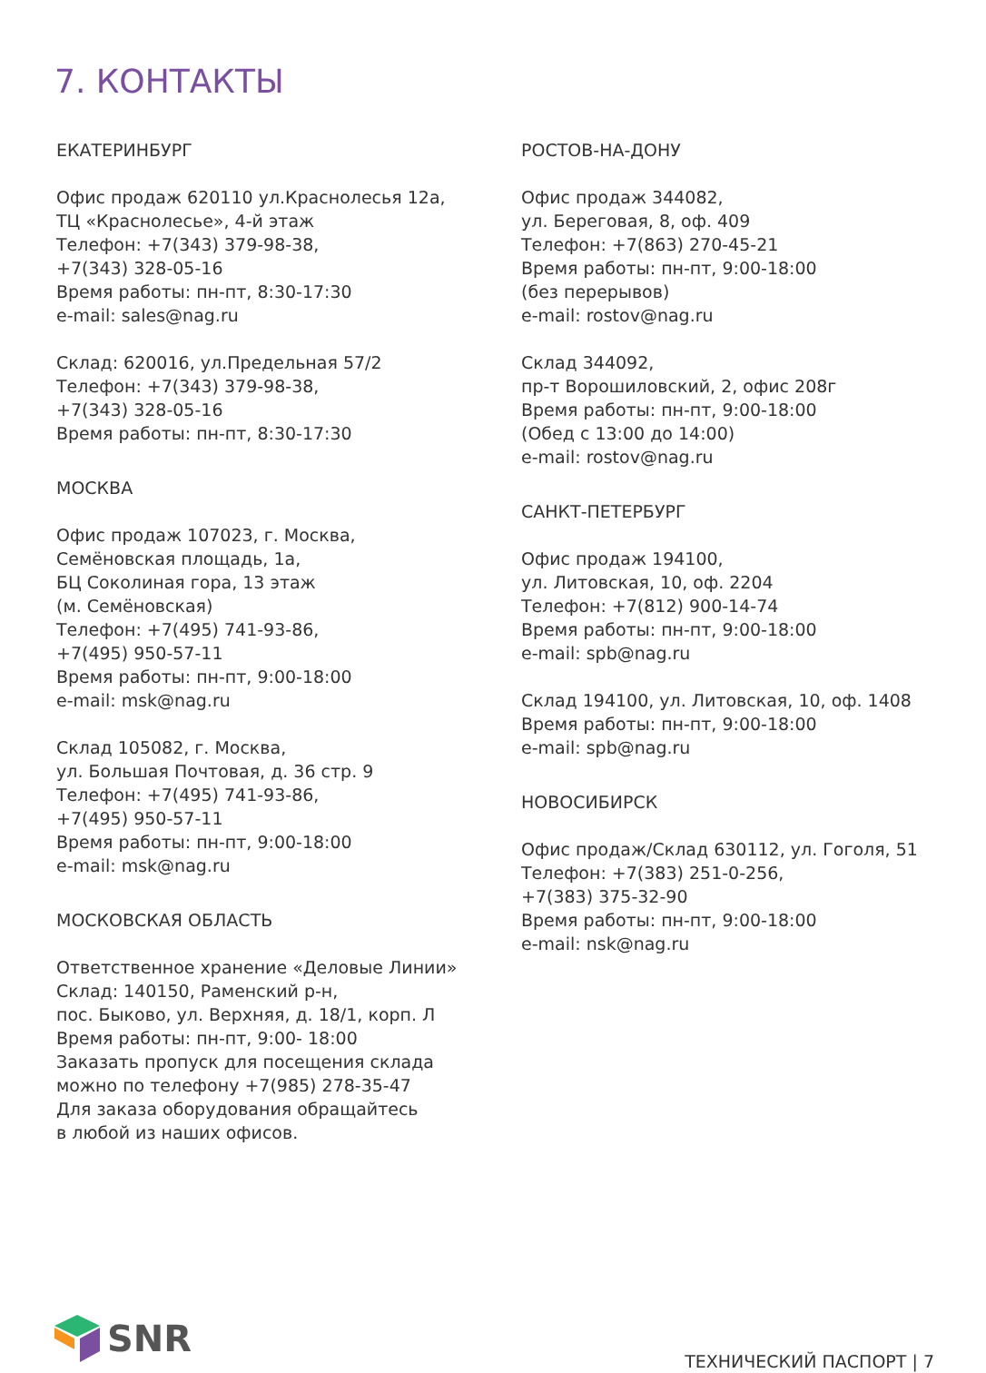7. КОНТАКТЫ
ЕКАТЕРИНБУРГ
Офис продаж 620110 ул.Краснолесья 12а,
ТЦ «Краснолесье», 4-й этаж
Телефон: +7(343) 379-98-38,
+7(343) 328-05-16
Время работы: пн-пт, 8:30-17:30
e-mail: sales@nag.ru
Склад: 620016, ул.Предельная 57/2
Телефон: +7(343) 379-98-38,
+7(343) 328-05-16
Время работы: пн-пт, 8:30-17:30
МОСКВА
Офис продаж 107023, г. Москва,
Семёновская площадь, 1а,
БЦ Соколиная гора, 13 этаж
(м. Семёновская)
Телефон: +7(495) 741-93-86,
+7(495) 950-57-11
Время работы: пн-пт, 9:00-18:00
e-mail: msk@nag.ru
Склад 105082, г. Москва,
ул. Большая Почтовая, д. 36 стр. 9
Телефон: +7(495) 741-93-86,
+7(495) 950-57-11
Время работы: пн-пт, 9:00-18:00
e-mail: msk@nag.ru
МОСКОВСКАЯ ОБЛАСТЬ
Ответственное хранение «Деловые Линии»
Склад: 140150, Раменский р-н,
пос. Быково, ул. Верхняя, д. 18/1, корп. Л
Время работы: пн-пт, 9:00- 18:00
Заказать пропуск для посещения склада
можно по телефону +7(985) 278-35-47
Для заказа оборудования обращайтесь
в любой из наших офисов.
РОСТОВ-НА-ДОНУ
Офис продаж 344082,
ул. Береговая, 8, оф. 409
Телефон: +7(863) 270-45-21
Время работы: пн-пт, 9:00-18:00
(без перерывов)
e-mail: rostov@nag.ru
Склад 344092,
пр-т Ворошиловский, 2, офис 208г
Время работы: пн-пт, 9:00-18:00
(Обед с 13:00 до 14:00)
e-mail: rostov@nag.ru
САНКТ-ПЕТЕРБУРГ
Офис продаж 194100,
ул. Литовская, 10, оф. 2204
Телефон: +7(812) 900-14-74
Время работы: пн-пт, 9:00-18:00
e-mail: spb@nag.ru
Склад 194100, ул. Литовская, 10, оф. 1408
Время работы: пн-пт, 9:00-18:00
e-mail: spb@nag.ru
НОВОСИБИРСК
Офис продаж/Склад 630112, ул. Гоголя, 51
Телефон: +7(383) 251-0-256,
+7(383) 375-32-90
Время работы: пн-пт, 9:00-18:00
e-mail: nsk@nag.ru
SNR
ТЕХНИЧЕСКИЙ ПАСПОРТ | 7